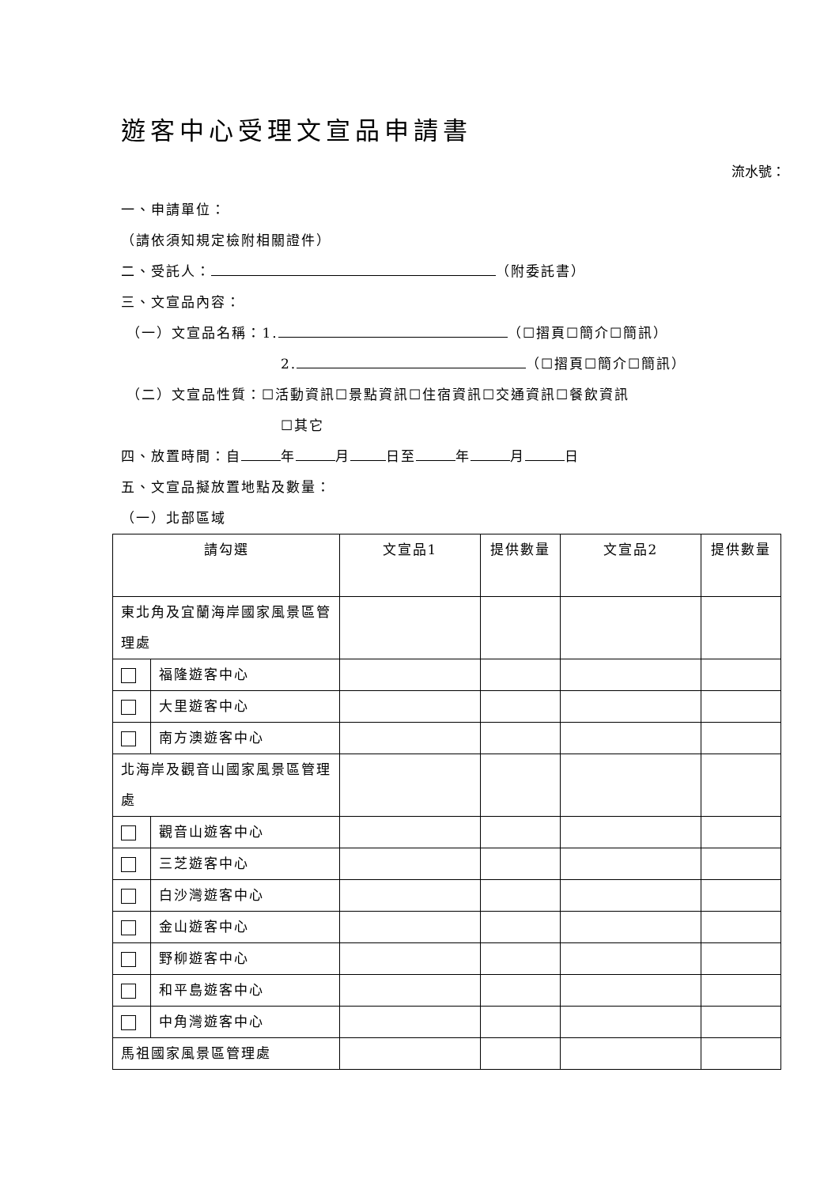遊客中心受理文宣品申請書
流水號：
一、申請單位：
（請依須知規定檢附相關證件）
二、受託人： （附委託書）
三、文宣品內容：
（一）文宣品名稱：1. （☐摺頁☐簡介☐簡訊）
2. （☐摺頁☐簡介☐簡訊）
（二）文宣品性質：☐活動資訊☐景點資訊☐住宿資訊☐交通資訊☐餐飲資訊
☐其它
四、放置時間：自 年 月 日至 年 月 日
五、文宣品擬放置地點及數量：
（一）北部區域
| 請勾選 | | 文宣品1 | 提供數量 | 文宣品2 | 提供數量 |
| --- | --- | --- | --- | --- | --- |
| 東北角及宜蘭海岸國家風景區管理處 | | | | | |
| | 福隆遊客中心 | | | | |
| | 大里遊客中心 | | | | |
| | 南方澳遊客中心 | | | | |
| 北海岸及觀音山國家風景區管理處 | | | | | |
| | 觀音山遊客中心 | | | | |
| | 三芝遊客中心 | | | | |
| | 白沙灣遊客中心 | | | | |
| | 金山遊客中心 | | | | |
| | 野柳遊客中心 | | | | |
| | 和平島遊客中心 | | | | |
| | 中角灣遊客中心 | | | | |
| 馬祖國家風景區管理處 | | | | | |